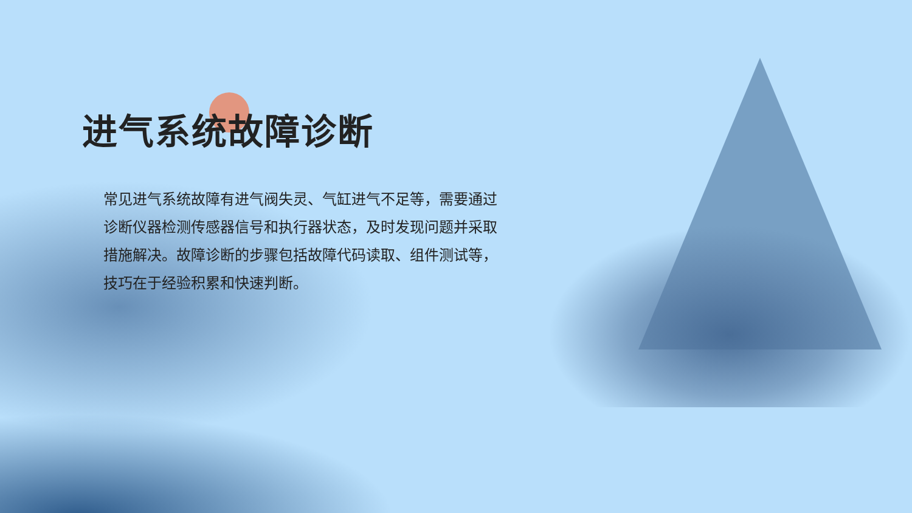进气系统故障诊断
常见进气系统故障有进气阀失灵、气缸进气不足等，需要通过诊断仪器检测传感器信号和执行器状态，及时发现问题并采取措施解决。故障诊断的步骤包括故障代码读取、组件测试等，技巧在于经验积累和快速判断。